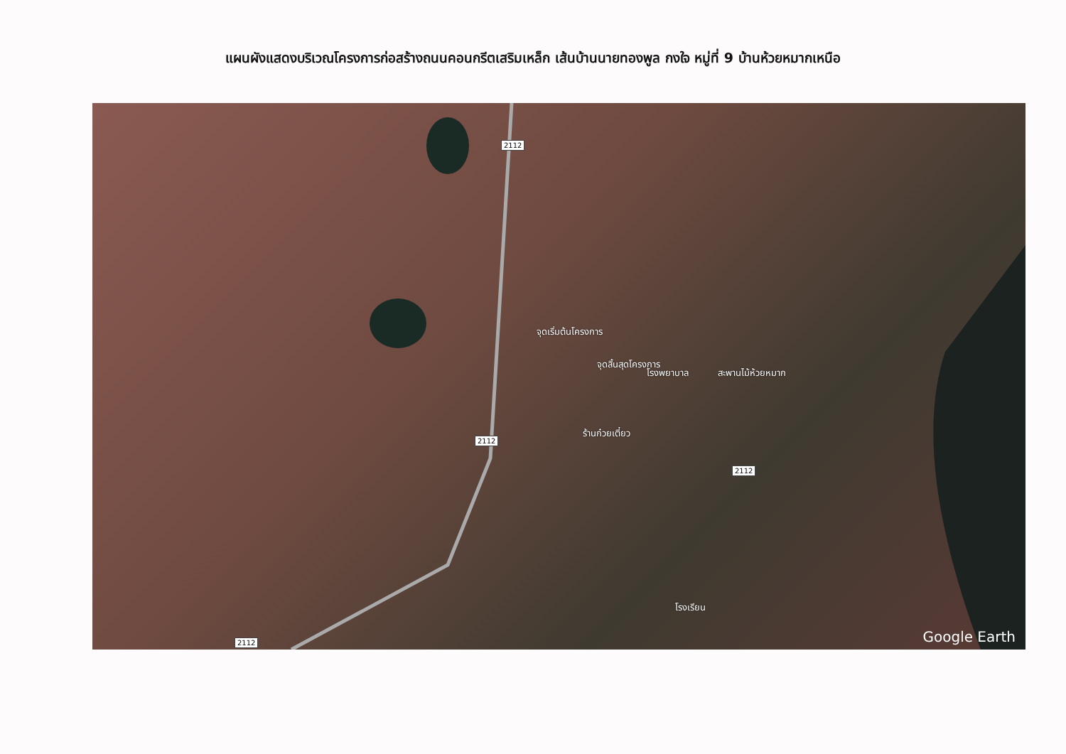แผนผังแสดงบริเวณโครงการก่อสร้างถนนคอนกรีตเสริมเหล็ก เส้นบ้านนายทองพูล กงใจ หมู่ที่ 9 บ้านห้วยหมากเหนือ
2112
2112
2112
2112
จุดเริ่มต้นโครงการ
จุดสิ้นสุดโครงการ
โรงพยาบาล สะพานไม้ห้วยหมาก
ร้านก๋วยเตี๋ยว
โรงเรียน
Google Earth